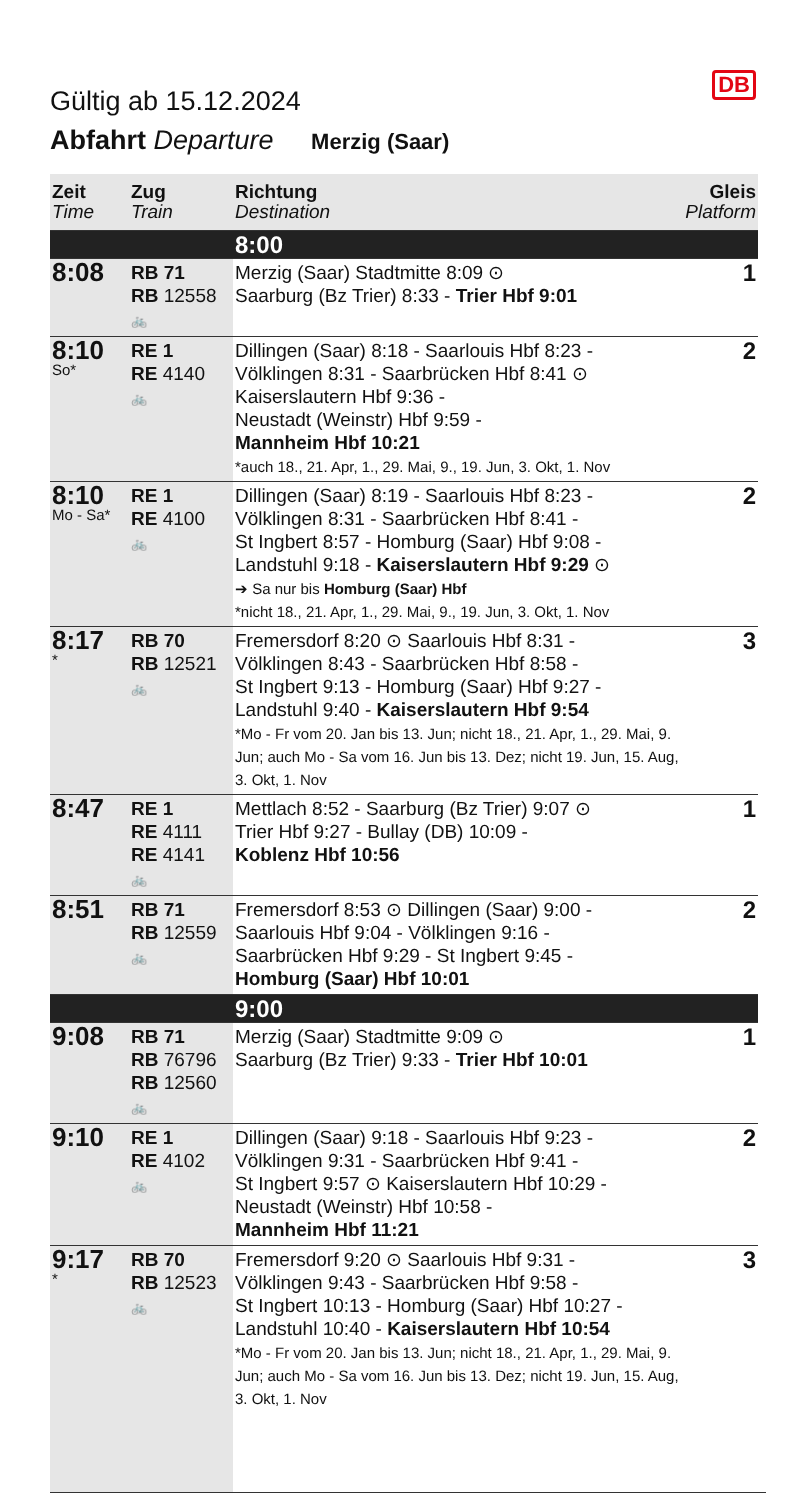DB
Gültig ab 15.12.2024
Abfahrt Departure Merzig (Saar)
| Zeit Time | Zug Train | Richtung Destination | Gleis Platform |
| --- | --- | --- | --- |
| | | 8:00 | |
| 8:08 | RB 71 RB 12558 🚲 | Merzig (Saar) Stadtmitte 8:09 ⊙ Saarburg (Bz Trier) 8:33 - Trier Hbf 9:01 | 1 |
| 8:10 So* | RE 1 RE 4140 🚲 | Dillingen (Saar) 8:18 - Saarlouis Hbf 8:23 - Völklingen 8:31 - Saarbrücken Hbf 8:41 ⊙ Kaiserslautern Hbf 9:36 - Neustadt (Weinstr) Hbf 9:59 - Mannheim Hbf 10:21 *auch 18., 21. Apr, 1., 29. Mai, 9., 19. Jun, 3. Okt, 1. Nov | 2 |
| 8:10 Mo - Sa* | RE 1 RE 4100 🚲 | Dillingen (Saar) 8:19 - Saarlouis Hbf 8:23 - Völklingen 8:31 - Saarbrücken Hbf 8:41 - St Ingbert 8:57 - Homburg (Saar) Hbf 9:08 - Landstuhl 9:18 - Kaiserslautern Hbf 9:29 ⊙ ➔ Sa nur bis Homburg (Saar) Hbf *nicht 18., 21. Apr, 1., 29. Mai, 9., 19. Jun, 3. Okt, 1. Nov | 2 |
| 8:17 * | RB 70 RB 12521 🚲 | Fremersdorf 8:20 ⊙ Saarlouis Hbf 8:31 - Völklingen 8:43 - Saarbrücken Hbf 8:58 - St Ingbert 9:13 - Homburg (Saar) Hbf 9:27 - Landstuhl 9:40 - Kaiserslautern Hbf 9:54 *Mo - Fr vom 20. Jan bis 13. Jun; nicht 18., 21. Apr, 1., 29. Mai, 9. Jun; auch Mo - Sa vom 16. Jun bis 13. Dez; nicht 19. Jun, 15. Aug, 3. Okt, 1. Nov | 3 |
| 8:47 | RE 1 RE 4111 RE 4141 🚲 | Mettlach 8:52 - Saarburg (Bz Trier) 9:07 ⊙ Trier Hbf 9:27 - Bullay (DB) 10:09 - Koblenz Hbf 10:56 | 1 |
| 8:51 | RB 71 RB 12559 🚲 | Fremersdorf 8:53 ⊙ Dillingen (Saar) 9:00 - Saarlouis Hbf 9:04 - Völklingen 9:16 - Saarbrücken Hbf 9:29 - St Ingbert 9:45 - Homburg (Saar) Hbf 10:01 | 2 |
| | | 9:00 | |
| 9:08 | RB 71 RB 76796 RB 12560 🚲 | Merzig (Saar) Stadtmitte 9:09 ⊙ Saarburg (Bz Trier) 9:33 - Trier Hbf 10:01 | 1 |
| 9:10 | RE 1 RE 4102 🚲 | Dillingen (Saar) 9:18 - Saarlouis Hbf 9:23 - Völklingen 9:31 - Saarbrücken Hbf 9:41 - St Ingbert 9:57 ⊙ Kaiserslautern Hbf 10:29 - Neustadt (Weinstr) Hbf 10:58 - Mannheim Hbf 11:21 | 2 |
| 9:17 * | RB 70 RB 12523 🚲 | Fremersdorf 9:20 ⊙ Saarlouis Hbf 9:31 - Völklingen 9:43 - Saarbrücken Hbf 9:58 - St Ingbert 10:13 - Homburg (Saar) Hbf 10:27 - Landstuhl 10:40 - Kaiserslautern Hbf 10:54 *Mo - Fr vom 20. Jan bis 13. Jun; nicht 18., 21. Apr, 1., 29. Mai, 9. Jun; auch Mo - Sa vom 16. Jun bis 13. Dez; nicht 19. Jun, 15. Aug, 3. Okt, 1. Nov | 3 |